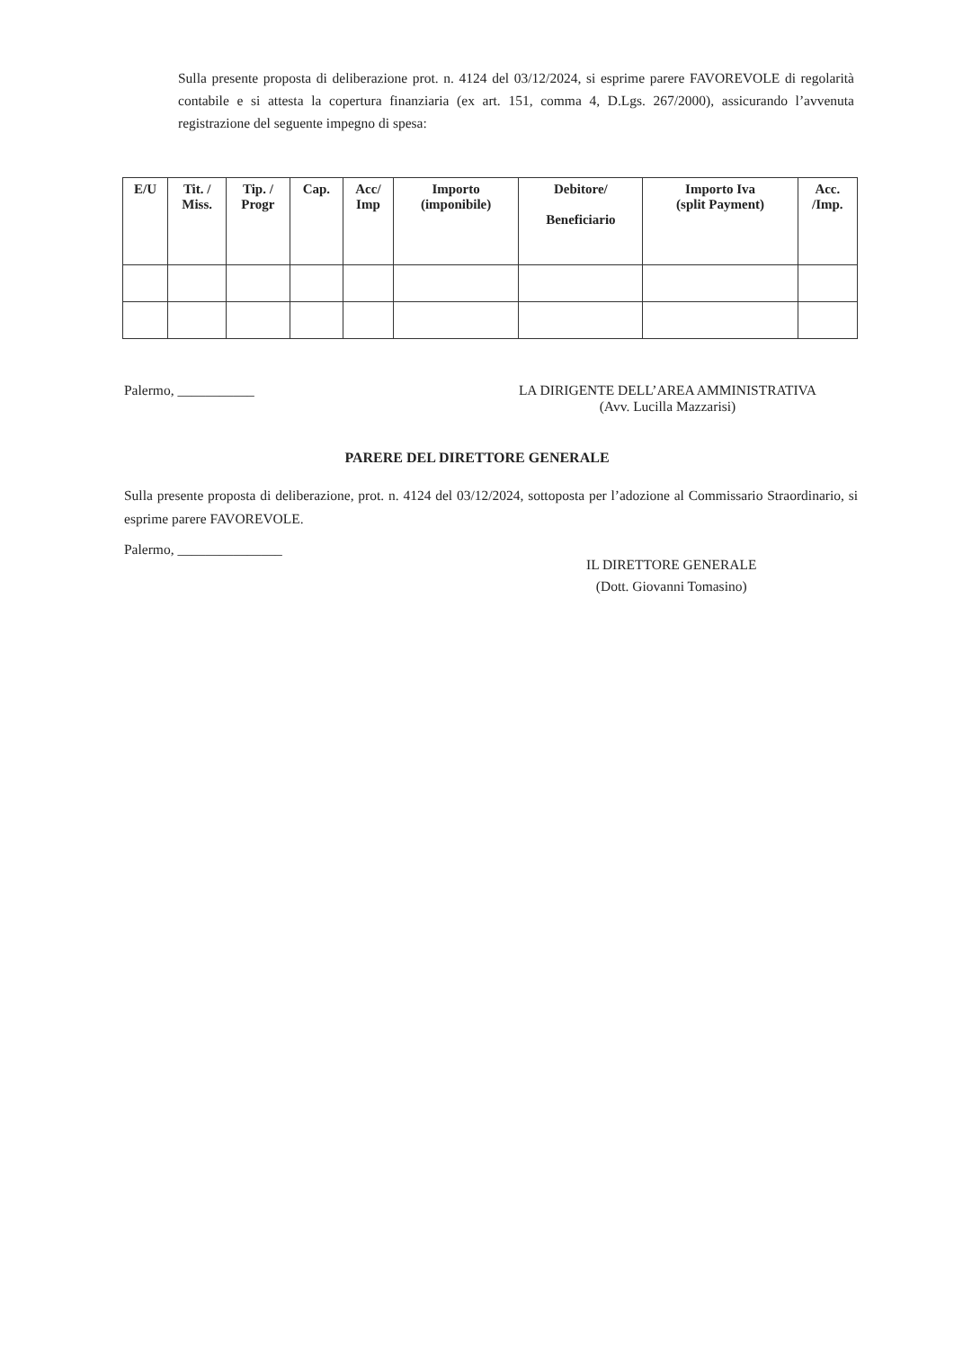Sulla presente proposta di deliberazione prot. n. 4124 del 03/12/2024, si esprime parere FAVOREVOLE di regolarità contabile e si attesta la copertura finanziaria (ex art. 151, comma 4, D.Lgs. 267/2000), assicurando l’avvenuta registrazione del seguente impegno di spesa:
| E/U | Tit. / Miss. | Tip. / Progr | Cap. | Acc/ Imp | Importo (imponibile) | Debitore/ Beneficiario | Importo Iva (split Payment) | Acc. /Imp. |
| --- | --- | --- | --- | --- | --- | --- | --- | --- |
Palermo, ___________ LA DIRIGENTE DELL’AREA AMMINISTRATIVA
(Avv. Lucilla Mazzarisi)
PARERE DEL DIRETTORE GENERALE
Sulla presente proposta di deliberazione, prot. n. 4124 del 03/12/2024, sottoposta per l’adozione al Commissario Straordinario, si esprime parere FAVOREVOLE.
Palermo, _______________
IL DIRETTORE GENERALE
(Dott. Giovanni Tomasino)